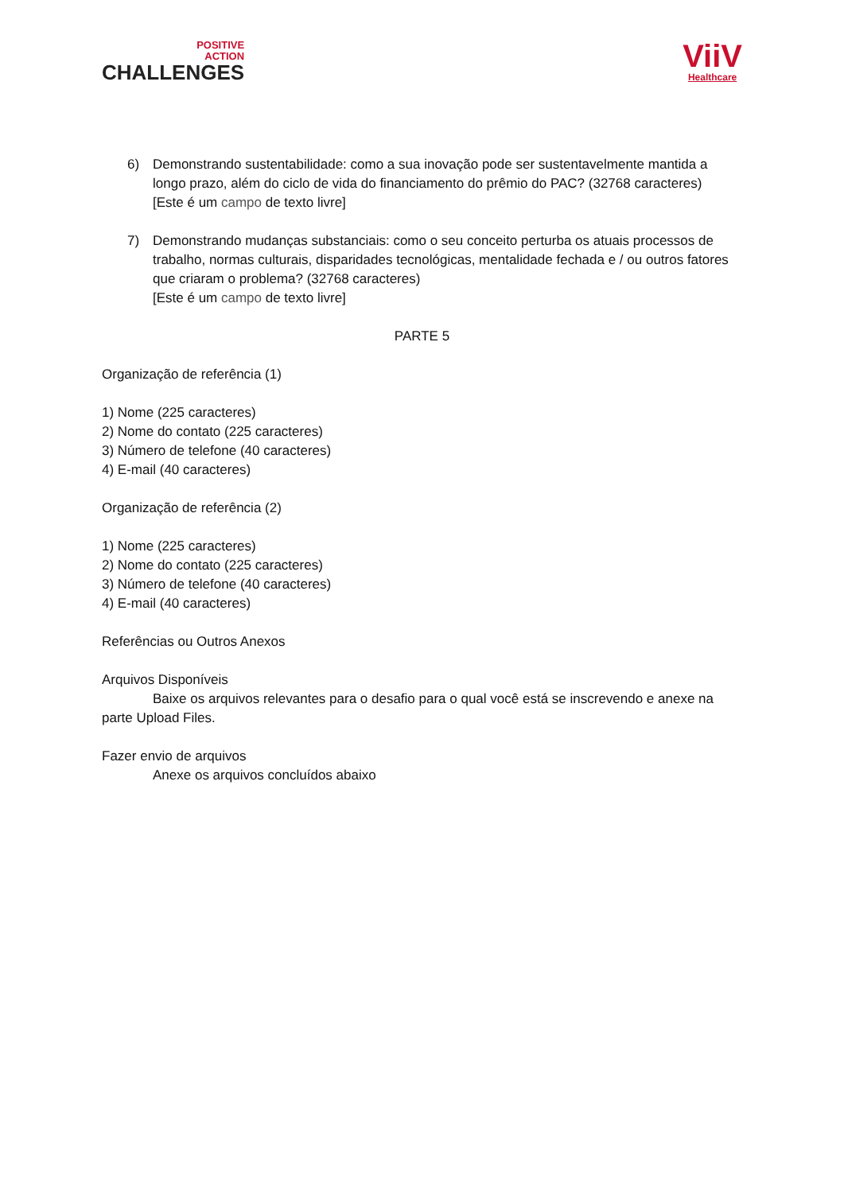POSITIVE
ACTION
CHALLENGES
ViiV
Healthcare
6) Demonstrando sustentabilidade: como a sua inovação pode ser sustentavelmente mantida a longo prazo, além do ciclo de vida do financiamento do prêmio do PAC? (32768 caracteres)
[Este é um campo de texto livre]
7) Demonstrando mudanças substanciais: como o seu conceito perturba os atuais processos de trabalho, normas culturais, disparidades tecnológicas, mentalidade fechada e / ou outros fatores que criaram o problema? (32768 caracteres)
[Este é um campo de texto livre]
PARTE 5
Organização de referência (1)
1) Nome (225 caracteres)
2) Nome do contato (225 caracteres)
3) Número de telefone (40 caracteres)
4) E-mail (40 caracteres)
Organização de referência (2)
1) Nome (225 caracteres)
2) Nome do contato (225 caracteres)
3) Número de telefone (40 caracteres)
4) E-mail (40 caracteres)
Referências ou Outros Anexos
Arquivos Disponíveis
Baixe os arquivos relevantes para o desafio para o qual você está se inscrevendo e anexe na
parte Upload Files.
Fazer envio de arquivos
Anexe os arquivos concluídos abaixo